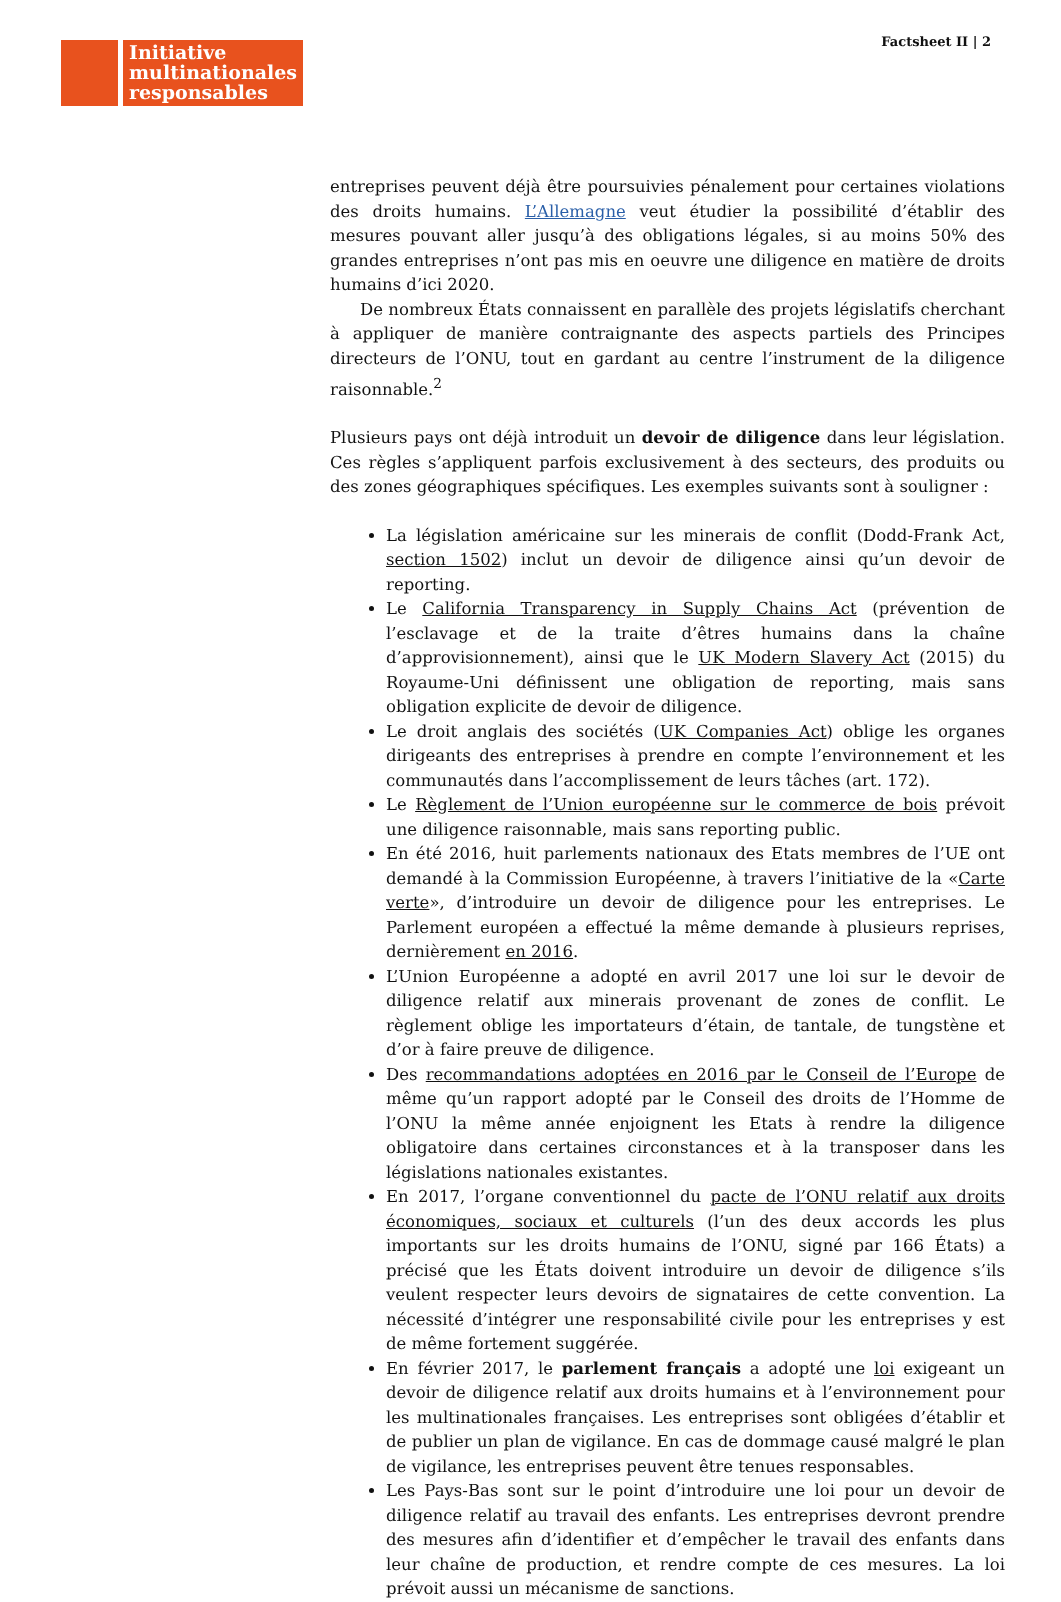Initiative
multinationales
responsables
Factsheet II | 2
entreprises peuvent déjà être poursuivies pénalement pour certaines violations des droits humains. L’Allemagne veut étudier la possibilité d’établir des mesures pouvant aller jusqu’à des obligations légales, si au moins 50% des grandes entreprises n’ont pas mis en oeuvre une diligence en matière de droits humains d’ici 2020.
De nombreux États connaissent en parallèle des projets législatifs cherchant à appliquer de manière contraignante des aspects partiels des Principes directeurs de l’ONU, tout en gardant au centre l’instrument de la diligence raisonnable.<sup>2</sup>
Plusieurs pays ont déjà introduit un devoir de diligence dans leur législation. Ces règles s’appliquent parfois exclusivement à des secteurs, des produits ou des zones géographiques spécifiques. Les exemples suivants sont à souligner :
La législation américaine sur les minerais de conflit (Dodd-Frank Act, section 1502) inclut un devoir de diligence ainsi qu’un devoir de reporting.
Le California Transparency in Supply Chains Act (prévention de l’esclavage et de la traite d’êtres humains dans la chaîne d’approvisionnement), ainsi que le UK Modern Slavery Act (2015) du Royaume-Uni définissent une obligation de reporting, mais sans obligation explicite de devoir de diligence.
Le droit anglais des sociétés (UK Companies Act) oblige les organes dirigeants des entreprises à prendre en compte l’environnement et les communautés dans l’accomplissement de leurs tâches (art. 172).
Le Règlement de l’Union européenne sur le commerce de bois prévoit une diligence raisonnable, mais sans reporting public.
En été 2016, huit parlements nationaux des Etats membres de l’UE ont demandé à la Commission Européenne, à travers l’initiative de la «Carte verte», d’introduire un devoir de diligence pour les entreprises. Le Parlement européen a effectué la même demande à plusieurs reprises, dernièrement en 2016.
L’Union Européenne a adopté en avril 2017 une loi sur le devoir de diligence relatif aux minerais provenant de zones de conflit. Le règlement oblige les importateurs d’étain, de tantale, de tungstène et d’or à faire preuve de diligence.
Des recommandations adoptées en 2016 par le Conseil de l’Europe de même qu’un rapport adopté par le Conseil des droits de l’Homme de l’ONU la même année enjoignent les Etats à rendre la diligence obligatoire dans certaines circonstances et à la transposer dans les législations nationales existantes.
En 2017, l’organe conventionnel du pacte de l’ONU relatif aux droits économiques, sociaux et culturels (l’un des deux accords les plus importants sur les droits humains de l’ONU, signé par 166 États) a précisé que les États doivent introduire un devoir de diligence s’ils veulent respecter leurs devoirs de signataires de cette convention. La nécessité d’intégrer une responsabilité civile pour les entreprises y est de même fortement suggérée.
En février 2017, le parlement français a adopté une loi exigeant un devoir de diligence relatif aux droits humains et à l’environnement pour les multinationales françaises. Les entreprises sont obligées d’établir et de publier un plan de vigilance. En cas de dommage causé malgré le plan de vigilance, les entreprises peuvent être tenues responsables.
Les Pays-Bas sont sur le point d’introduire une loi pour un devoir de diligence relatif au travail des enfants. Les entreprises devront prendre des mesures afin d’identifier et d’empêcher le travail des enfants dans leur chaîne de production, et rendre compte de ces mesures. La loi prévoit aussi un mécanisme de sanctions.